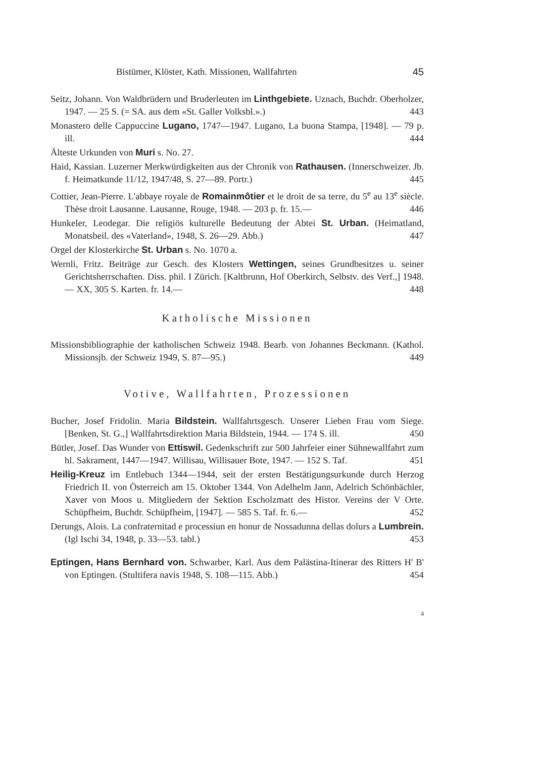Bistümer, Klöster, Kath. Missionen, Wallfahrten 45
Seitz, Johann. Von Waldbrüdern und Bruderleuten im Linthgebiete. Uznach, Buchdr. Oberholzer, 1947. — 25 S. (= SA. aus dem «St. Galler Volksbl.».) 443
Monastero delle Cappuccine Lugano, 1747—1947. Lugano, La buona Stampa, [1948]. — 79 p. ill. 444
Älteste Urkunden von Muri s. No. 27.
Haid, Kassian. Luzerner Merkwürdigkeiten aus der Chronik von Rathausen. (Innerschweizer. Jb. f. Heimatkunde 11/12, 1947/48, S. 27—89. Portr.) 445
Cottier, Jean-Pierre. L'abbaye royale de Romainmôtier et le droit de sa terre, du 5<sup>e</sup> au 13<sup>e</sup> siècle. Thèse droit Lausanne. Lausanne, Rouge, 1948. — 203 p. fr. 15.— 446
Hunkeler, Leodegar. Die religiös kulturelle Bedeutung der Abtei St. Urban. (Heimatland, Monatsbeil. des «Vaterland», 1948, S. 26—29. Abb.) 447
Orgel der Klosterkirche St. Urban s. No. 1070 a.
Wernli, Fritz. Beiträge zur Gesch. des Klosters Wettingen, seines Grundbesitzes u. seiner Gerichtsherrschaften. Diss. phil. I Zürich. [Kaltbrunn, Hof Oberkirch, Selbstv. des Verf.,] 1948. — XX, 305 S. Karten. fr. 14.— 448
Katholische Missionen
Missionsbibliographie der katholischen Schweiz 1948. Bearb. von Johannes Beckmann. (Kathol. Missionsjb. der Schweiz 1949, S. 87—95.) 449
Votive, Wallfahrten, Prozessionen
Bucher, Josef Fridolin. Maria Bildstein. Wallfahrtsgesch. Unserer Lieben Frau vom Siege. [Benken, St. G.,] Wallfahrtsdirektion Maria Bildstein, 1944. — 174 S. ill. 450
Bütler, Josef. Das Wunder von Ettiswil. Gedenkschrift zur 500 Jahrfeier einer Sühnewallfahrt zum hl. Sakrament, 1447—1947. Willisau, Willisauer Bote, 1947. — 152 S. Taf. 451
Heilig-Kreuz im Entlebuch 1344—1944, seit der ersten Bestätigungsurkunde durch Herzog Friedrich II. von Österreich am 15. Oktober 1344. Von Adelhelm Jann, Adelrich Schönbächler, Xaver von Moos u. Mitgliedern der Sektion Escholzmatt des Histor. Vereins der V Orte. Schüpfheim, Buchdr. Schüpfheim, [1947]. — 585 S. Taf. fr. 6.— 452
Derungs, Alois. La confraternitad e processiun en honur de Nossadunna dellas dolurs a Lumbrein. (Igl Ischi 34, 1948, p. 33—53. tabl.) 453
Eptingen, Hans Bernhard von. Schwarber, Karl. Aus dem Palästina-Itinerar des Ritters H' B' von Eptingen. (Stultifera navis 1948, S. 108—115. Abb.) 454
4